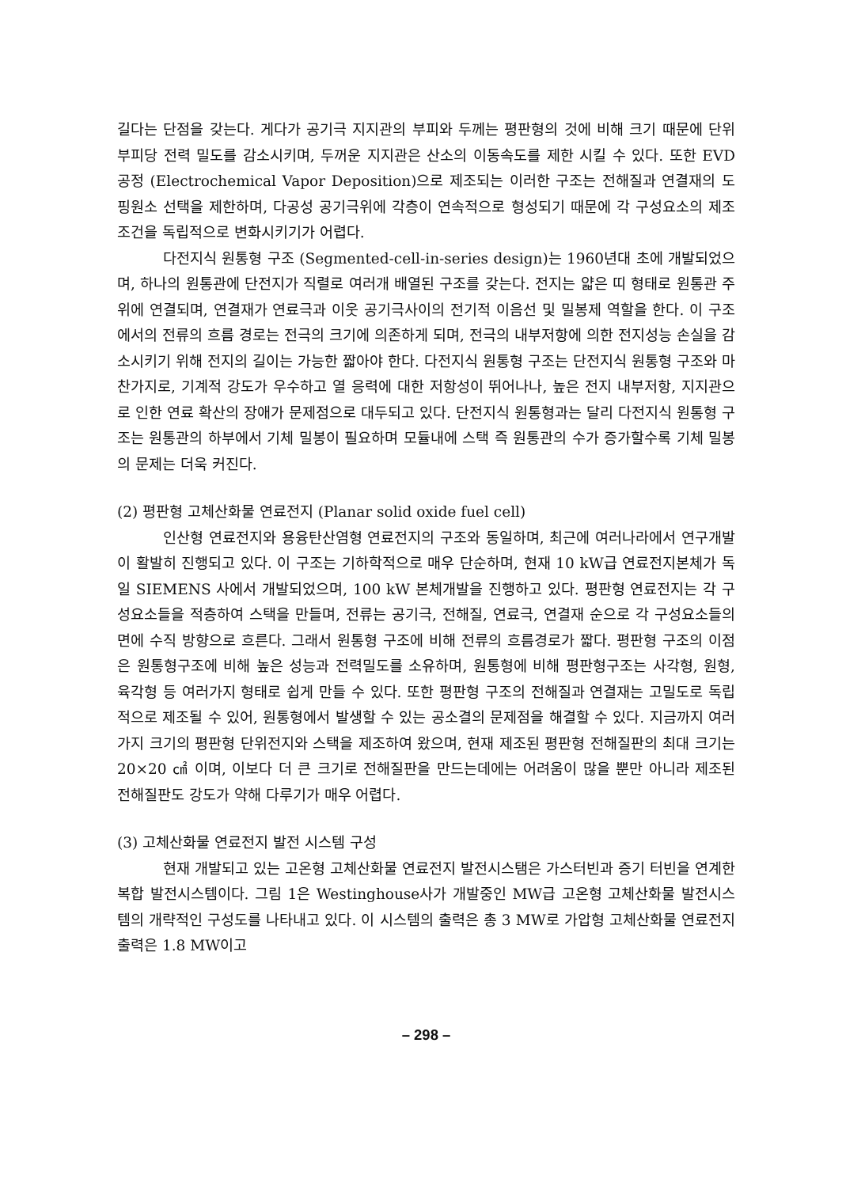길다는 단점을 갖는다. 게다가 공기극 지지관의 부피와 두께는 평판형의 것에 비해 크기 때문에 단위 부피당 전력 밀도를 감소시키며, 두꺼운 지지관은 산소의 이동속도를 제한 시킬 수 있다. 또한 EVD 공정 (Electrochemical Vapor Deposition)으로 제조되는 이러한 구조는 전해질과 연결재의 도핑원소 선택을 제한하며, 다공성 공기극위에 각층이 연속적으로 형성되기 때문에 각 구성요소의 제조조건을 독립적으로 변화시키기가 어렵다.
다전지식 원통형 구조 (Segmented-cell-in-series design)는 1960년대 초에 개발되었으며, 하나의 원통관에 단전지가 직렬로 여러개 배열된 구조를 갖는다. 전지는 얇은 띠 형태로 원통관 주위에 연결되며, 연결재가 연료극과 이웃 공기극사이의 전기적 이음선 및 밀봉제 역할을 한다. 이 구조에서의 전류의 흐름 경로는 전극의 크기에 의존하게 되며, 전극의 내부저항에 의한 전지성능 손실을 감소시키기 위해 전지의 길이는 가능한 짧아야 한다. 다전지식 원통형 구조는 단전지식 원통형 구조와 마찬가지로, 기계적 강도가 우수하고 열 응력에 대한 저항성이 뛰어나나, 높은 전지 내부저항, 지지관으로 인한 연료 확산의 장애가 문제점으로 대두되고 있다. 단전지식 원통형과는 달리 다전지식 원통형 구조는 원통관의 하부에서 기체 밀봉이 필요하며 모듈내에 스택 즉 원통관의 수가 증가할수록 기체 밀봉의 문제는 더욱 커진다.
(2) 평판형 고체산화물 연료전지 (Planar solid oxide fuel cell)
인산형 연료전지와 용융탄산염형 연료전지의 구조와 동일하며, 최근에 여러나라에서 연구개발이 활발히 진행되고 있다. 이 구조는 기하학적으로 매우 단순하며, 현재 10 kW급 연료전지본체가 독일 SIEMENS 사에서 개발되었으며, 100 kW 본체개발을 진행하고 있다. 평판형 연료전지는 각 구성요소들을 적층하여 스택을 만들며, 전류는 공기극, 전해질, 연료극, 연결재 순으로 각 구성요소들의 면에 수직 방향으로 흐른다. 그래서 원통형 구조에 비해 전류의 흐름경로가 짧다. 평판형 구조의 이점은 원통형구조에 비해 높은 성능과 전력밀도를 소유하며, 원통형에 비해 평판형구조는 사각형, 원형, 육각형 등 여러가지 형태로 쉽게 만들 수 있다. 또한 평판형 구조의 전해질과 연결재는 고밀도로 독립적으로 제조될 수 있어, 원통형에서 발생할 수 있는 공소결의 문제점을 해결할 수 있다. 지금까지 여러가지 크기의 평판형 단위전지와 스택을 제조하여 왔으며, 현재 제조된 평판형 전해질판의 최대 크기는 20×20 ㎠ 이며, 이보다 더 큰 크기로 전해질판을 만드는데에는 어려움이 많을 뿐만 아니라 제조된 전해질판도 강도가 약해 다루기가 매우 어렵다.
(3) 고체산화물 연료전지 발전 시스템 구성
현재 개발되고 있는 고온형 고체산화물 연료전지 발전시스탬은 가스터빈과 증기 터빈을 연계한 복합 발전시스템이다. 그림 1은 Westinghouse사가 개발중인 MW급 고온형 고체산화물 발전시스템의 개략적인 구성도를 나타내고 있다. 이 시스템의 출력은 총 3 MW로 가압형 고체산화물 연료전지출력은 1.8 MW이고
– 298 –